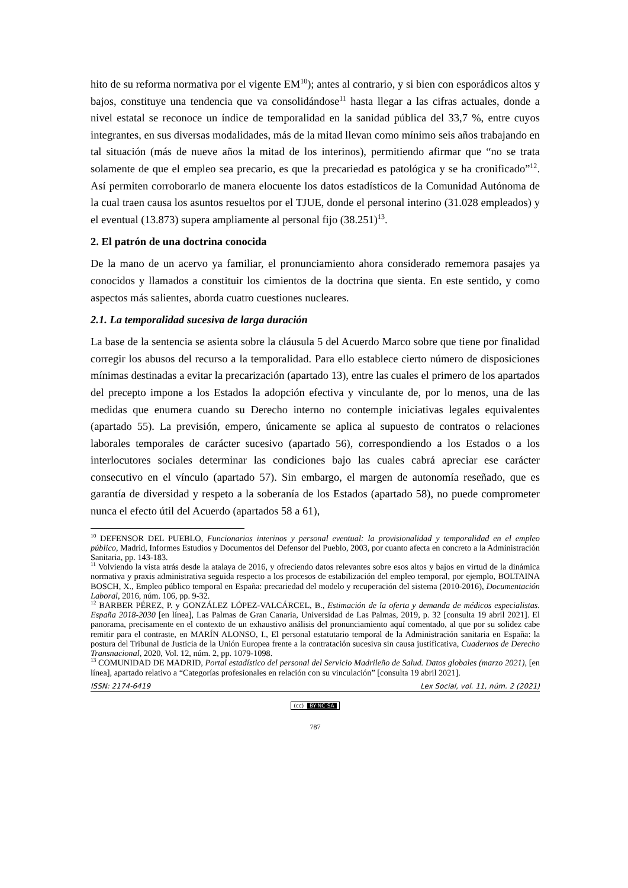hito de su reforma normativa por el vigente EM<sup>10</sup>); antes al contrario, y si bien con esporádicos altos y bajos, constituye una tendencia que va consolidándose<sup>11</sup> hasta llegar a las cifras actuales, donde a nivel estatal se reconoce un índice de temporalidad en la sanidad pública del 33,7 %, entre cuyos integrantes, en sus diversas modalidades, más de la mitad llevan como mínimo seis años trabajando en tal situación (más de nueve años la mitad de los interinos), permitiendo afirmar que “no se trata solamente de que el empleo sea precario, es que la precariedad es patológica y se ha cronificado”<sup>12</sup>. Así permiten corroborarlo de manera elocuente los datos estadísticos de la Comunidad Autónoma de la cual traen causa los asuntos resueltos por el TJUE, donde el personal interino (31.028 empleados) y el eventual (13.873) supera ampliamente al personal fijo (38.251)<sup>13</sup>.
2. El patrón de una doctrina conocida
De la mano de un acervo ya familiar, el pronunciamiento ahora considerado rememora pasajes ya conocidos y llamados a constituir los cimientos de la doctrina que sienta. En este sentido, y como aspectos más salientes, aborda cuatro cuestiones nucleares.
2.1. La temporalidad sucesiva de larga duración
La base de la sentencia se asienta sobre la cláusula 5 del Acuerdo Marco sobre que tiene por finalidad corregir los abusos del recurso a la temporalidad. Para ello establece cierto número de disposiciones mínimas destinadas a evitar la precarización (apartado 13), entre las cuales el primero de los apartados del precepto impone a los Estados la adopción efectiva y vinculante de, por lo menos, una de las medidas que enumera cuando su Derecho interno no contemple iniciativas legales equivalentes (apartado 55). La previsión, empero, únicamente se aplica al supuesto de contratos o relaciones laborales temporales de carácter sucesivo (apartado 56), correspondiendo a los Estados o a los interlocutores sociales determinar las condiciones bajo las cuales cabrá apreciar ese carácter consecutivo en el vínculo (apartado 57). Sin embargo, el margen de autonomía reseñado, que es garantía de diversidad y respeto a la soberanía de los Estados (apartado 58), no puede comprometer nunca el efecto útil del Acuerdo (apartados 58 a 61),
<sup>10</sup> DEFENSOR DEL PUEBLO, Funcionarios interinos y personal eventual: la provisionalidad y temporalidad en el empleo público, Madrid, Informes Estudios y Documentos del Defensor del Pueblo, 2003, por cuanto afecta en concreto a la Administración Sanitaria, pp. 143-183.
<sup>11</sup> Volviendo la vista atrás desde la atalaya de 2016, y ofreciendo datos relevantes sobre esos altos y bajos en virtud de la dinámica normativa y praxis administrativa seguida respecto a los procesos de estabilización del empleo temporal, por ejemplo, BOLTAINA BOSCH, X., Empleo público temporal en España: precariedad del modelo y recuperación del sistema (2010-2016), Documentación Laboral, 2016, núm. 106, pp. 9-32.
<sup>12</sup> BARBER PÉREZ, P. y GONZÁLEZ LÓPEZ-VALCÁRCEL, B., Estimación de la oferta y demanda de médicos especialistas. España 2018-2030 [en línea], Las Palmas de Gran Canaria, Universidad de Las Palmas, 2019, p. 32 [consulta 19 abril 2021]. El panorama, precisamente en el contexto de un exhaustivo análisis del pronunciamiento aquí comentado, al que por su solidez cabe remitir para el contraste, en MARÍN ALONSO, I., El personal estatutario temporal de la Administración sanitaria en España: la postura del Tribunal de Justicia de la Unión Europea frente a la contratación sucesiva sin causa justificativa, Cuadernos de Derecho Transnacional, 2020, Vol. 12, núm. 2, pp. 1079-1098.
<sup>13</sup> COMUNIDAD DE MADRID, Portal estadístico del personal del Servicio Madrileño de Salud. Datos globales (marzo 2021), [en línea], apartado relativo a “Categorías profesionales en relación con su vinculación” [consulta 19 abril 2021].
ISSN: 2174-6419 Lex Social, vol. 11, núm. 2 (2021)
(cc) BY-NC-SA
787